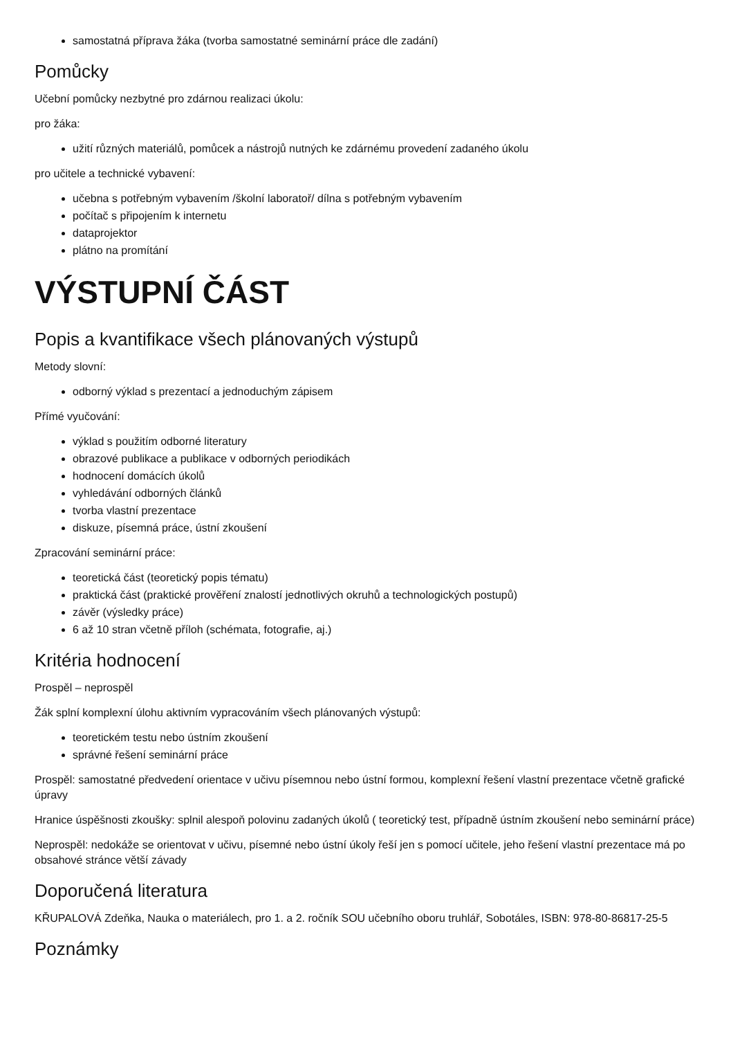samostatná příprava žáka (tvorba samostatné seminární práce dle zadání)
Pomůcky
Učební pomůcky nezbytné pro zdárnou realizaci úkolu:
pro žáka:
užití různých materiálů, pomůcek a nástrojů nutných ke zdárnému provedení zadaného úkolu
pro učitele a technické vybavení:
učebna s potřebným vybavením /školní laboratoř/ dílna s potřebným vybavením
počítač s připojením k internetu
dataprojektor
plátno na promítání
VÝSTUPNÍ ČÁST
Popis a kvantifikace všech plánovaných výstupů
Metody slovní:
odborný výklad s prezentací a jednoduchým zápisem
Přímé vyučování:
výklad s použitím odborné literatury
obrazové publikace a publikace v odborných periodikách
hodnocení domácích úkolů
vyhledávání odborných článků
tvorba vlastní prezentace
diskuze, písemná práce, ústní zkoušení
Zpracování seminární práce:
teoretická část (teoretický popis tématu)
praktická část (praktické prověření znalostí jednotlivých okruhů a technologických postupů)
závěr (výsledky práce)
6 až 10 stran včetně příloh (schémata, fotografie, aj.)
Kritéria hodnocení
Prospěl – neprospěl
Žák splní komplexní úlohu aktivním vypracováním všech plánovaných výstupů:
teoretickém testu nebo ústním zkoušení
správné řešení seminární práce
Prospěl: samostatné předvedení orientace v učivu písemnou nebo ústní formou, komplexní řešení vlastní prezentace včetně grafické úpravy
Hranice úspěšnosti zkoušky: splnil alespoň polovinu zadaných úkolů ( teoretický test, případně ústním zkoušení nebo seminární práce)
Neprospěl: nedokáže se orientovat v učivu, písemné nebo ústní úkoly řeší jen s pomocí učitele, jeho řešení vlastní prezentace má po obsahové stránce větší závady
Doporučená literatura
KŘUPALOVÁ Zdeňka, Nauka o materiálech, pro 1. a 2. ročník SOU učebního oboru truhlář, Sobotáles, ISBN: 978-80-86817-25-5
Poznámky